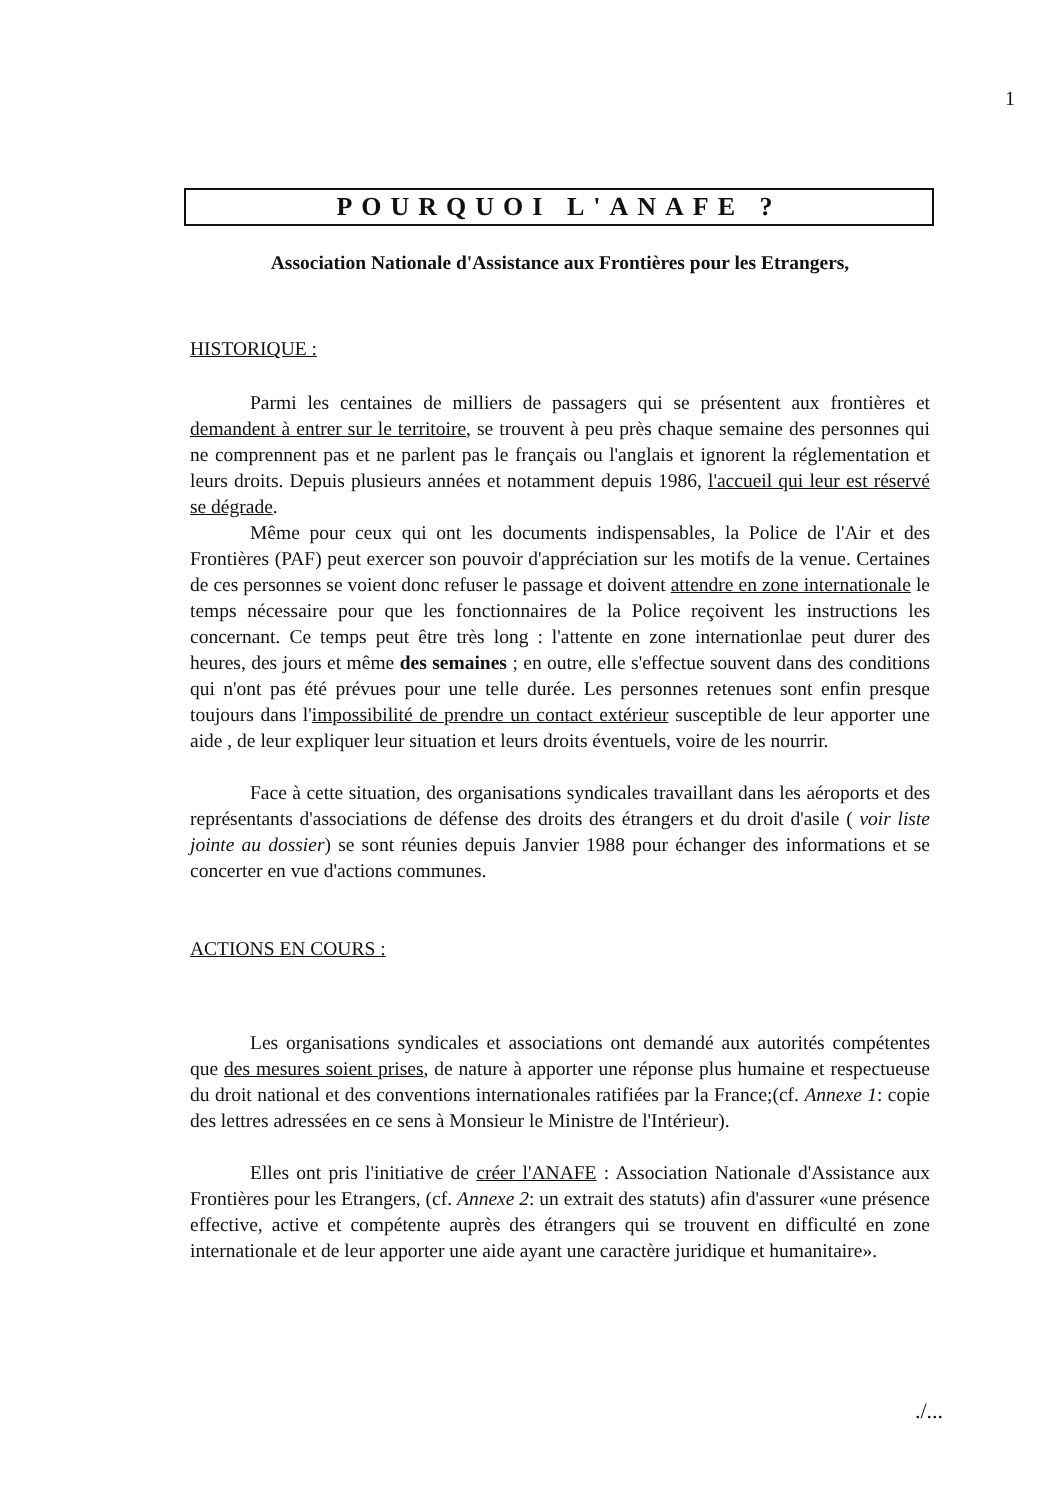1
POURQUOI L'ANAFE ?
Association Nationale d'Assistance aux Frontières pour les Etrangers,
HISTORIQUE :
Parmi les centaines de milliers de passagers qui se présentent aux frontières et demandent à entrer sur le territoire, se trouvent à peu près chaque semaine des personnes qui ne comprennent pas et ne parlent pas le français ou l'anglais et ignorent la réglementation et leurs droits. Depuis plusieurs années et notamment depuis 1986, l'accueil qui leur est réservé se dégrade.
Même pour ceux qui ont les documents indispensables, la Police de l'Air et des Frontières (PAF) peut exercer son pouvoir d'appréciation sur les motifs de la venue. Certaines de ces personnes se voient donc refuser le passage et doivent attendre en zone internationale le temps nécessaire pour que les fonctionnaires de la Police reçoivent les instructions les concernant. Ce temps peut être très long : l'attente en zone internationlae peut durer des heures, des jours et même des semaines ; en outre, elle s'effectue souvent dans des conditions qui n'ont pas été prévues pour une telle durée. Les personnes retenues sont enfin presque toujours dans l'impossibilité de prendre un contact extérieur susceptible de leur apporter une aide , de leur expliquer leur situation et leurs droits éventuels, voire de les nourrir.
Face à cette situation, des organisations syndicales travaillant dans les aéroports et des représentants d'associations de défense des droits des étrangers et du droit d'asile ( voir liste jointe au dossier) se sont réunies depuis Janvier 1988 pour échanger des informations et se concerter en vue d'actions communes.
ACTIONS EN COURS :
Les organisations syndicales et associations ont demandé aux autorités compétentes que des mesures soient prises, de nature à apporter une réponse plus humaine et respectueuse du droit national et des conventions internationales ratifiées par la France;(cf. Annexe 1: copie des lettres adressées en ce sens à Monsieur le Ministre de l'Intérieur).
Elles ont pris l'initiative de créer l'ANAFE : Association Nationale d'Assistance aux Frontières pour les Etrangers, (cf. Annexe 2: un extrait des statuts) afin d'assurer «une présence effective, active et compétente auprès des étrangers qui se trouvent en difficulté en zone internationale et de leur apporter une aide ayant une caractère juridique et humanitaire».
./...